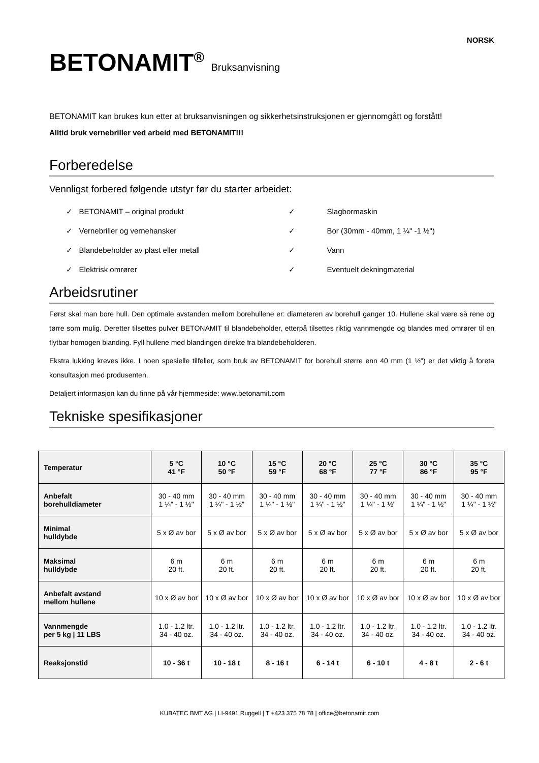NORSK
BETONAMIT<sup>®</sup> Bruksanvisning
BETONAMIT kan brukes kun etter at bruksanvisningen og sikkerhetsinstruksjonen er gjennomgått og forstått!
Alltid bruk vernebriller ved arbeid med BETONAMIT!!!
Forberedelse
Vennligst forbered følgende utstyr før du starter arbeidet:
✓ BETONAMIT – original produkt
✓ Slagbormaskin
✓ Vernebriller og vernehansker
✓ Bor (30mm - 40mm, 1 ¼" -1 ½")
✓ Blandebeholder av plast eller metall
✓ Vann
✓ Elektrisk omrører
✓ Eventuelt dekningmaterial
Arbeidsrutiner
Først skal man bore hull. Den optimale avstanden mellom borehullene er: diameteren av borehull ganger 10. Hullene skal være så rene og tørre som mulig. Deretter tilsettes pulver BETONAMIT til blandebeholder, etterpå tilsettes riktig vannmengde og blandes med omrører til en flytbar homogen blanding. Fyll hullene med blandingen direkte fra blandebeholderen.
Ekstra lukking kreves ikke. I noen spesielle tilfeller, som bruk av BETONAMIT for borehull større enn 40 mm (1 ½") er det viktig å foreta konsultasjon med produsenten.
Detaljert informasjon kan du finne på vår hjemmeside: www.betonamit.com
Tekniske spesifikasjoner
| Temperatur | 5 °C 41 °F | 10 °C 50 °F | 15 °C 59 °F | 20 °C 68 °F | 25 °C 77 °F | 30 °C 86 °F | 35 °C 95 °F |
| Anbefalt borehulldiameter | 30 - 40 mm 1 ¼" - 1 ½" | 30 - 40 mm 1 ¼" - 1 ½" | 30 - 40 mm 1 ¼" - 1 ½" | 30 - 40 mm 1 ¼" - 1 ½" | 30 - 40 mm 1 ¼" - 1 ½" | 30 - 40 mm 1 ¼" - 1 ½" | 30 - 40 mm 1 ¼" - 1 ½" |
| Minimal hulldybde | 5 x Ø av bor | 5 x Ø av bor | 5 x Ø av bor | 5 x Ø av bor | 5 x Ø av bor | 5 x Ø av bor | 5 x Ø av bor |
| Maksimal hulldybde | 6 m 20 ft. | 6 m 20 ft. | 6 m 20 ft. | 6 m 20 ft. | 6 m 20 ft. | 6 m 20 ft. | 6 m 20 ft. |
| Anbefalt avstand mellom hullene | 10 x Ø av bor | 10 x Ø av bor | 10 x Ø av bor | 10 x Ø av bor | 10 x Ø av bor | 10 x Ø av bor | 10 x Ø av bor |
| Vannmengde per 5 kg / 11 LBS | 1.0 - 1.2 ltr. 34 - 40 oz. | 1.0 - 1.2 ltr. 34 - 40 oz. | 1.0 - 1.2 ltr. 34 - 40 oz. | 1.0 - 1.2 ltr. 34 - 40 oz. | 1.0 - 1.2 ltr. 34 - 40 oz. | 1.0 - 1.2 ltr. 34 - 40 oz. | 1.0 - 1.2 ltr. 34 - 40 oz. |
| Reaksjonstid | 10 - 36 t | 10 - 18 t | 8 - 16 t | 6 - 14 t | 6 - 10 t | 4 - 8 t | 2 - 6 t |
KUBATEC BMT AG | LI-9491 Ruggell | T +423 375 78 78 | office@betonamit.com